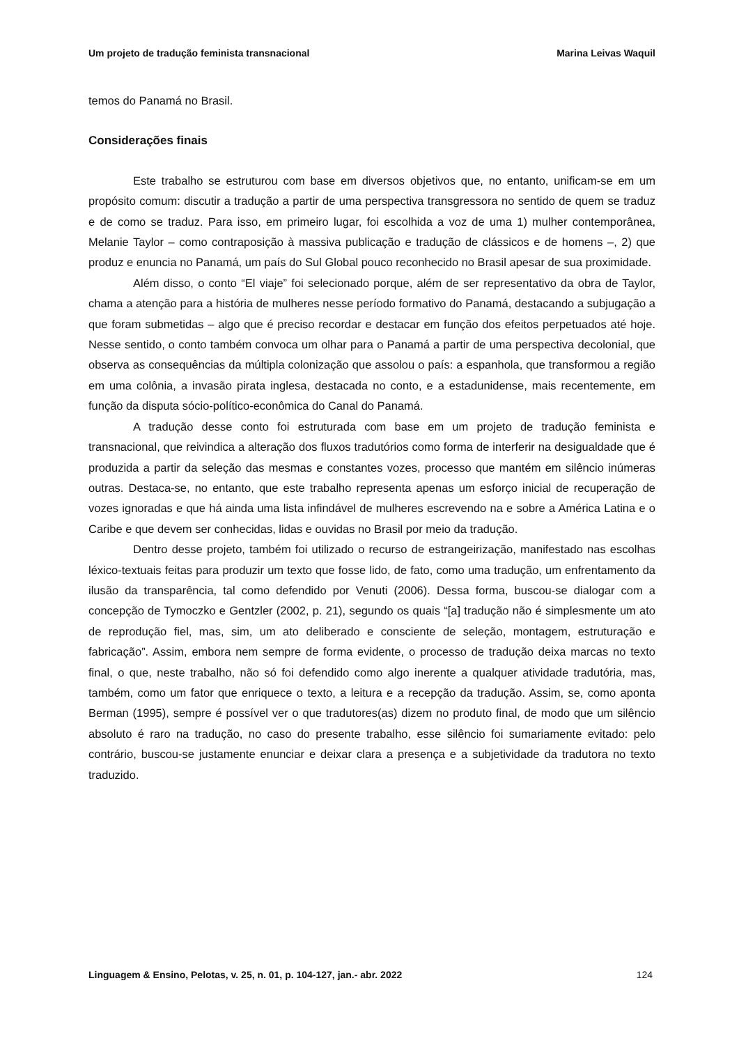Um projeto de tradução feminista transnacional Marina Leivas Waquil
temos do Panamá no Brasil.
Considerações finais
Este trabalho se estruturou com base em diversos objetivos que, no entanto, unificam-se em um propósito comum: discutir a tradução a partir de uma perspectiva transgressora no sentido de quem se traduz e de como se traduz. Para isso, em primeiro lugar, foi escolhida a voz de uma 1) mulher contemporânea, Melanie Taylor – como contraposição à massiva publicação e tradução de clássicos e de homens –, 2) que produz e enuncia no Panamá, um país do Sul Global pouco reconhecido no Brasil apesar de sua proximidade.
Além disso, o conto “El viaje” foi selecionado porque, além de ser representativo da obra de Taylor, chama a atenção para a história de mulheres nesse período formativo do Panamá, destacando a subjugação a que foram submetidas – algo que é preciso recordar e destacar em função dos efeitos perpetuados até hoje. Nesse sentido, o conto também convoca um olhar para o Panamá a partir de uma perspectiva decolonial, que observa as consequências da múltipla colonização que assolou o país: a espanhola, que transformou a região em uma colônia, a invasão pirata inglesa, destacada no conto, e a estadunidense, mais recentemente, em função da disputa sócio-político-econômica do Canal do Panamá.
A tradução desse conto foi estruturada com base em um projeto de tradução feminista e transnacional, que reivindica a alteração dos fluxos tradutórios como forma de interferir na desigualdade que é produzida a partir da seleção das mesmas e constantes vozes, processo que mantém em silêncio inúmeras outras. Destaca-se, no entanto, que este trabalho representa apenas um esforço inicial de recuperação de vozes ignoradas e que há ainda uma lista infindável de mulheres escrevendo na e sobre a América Latina e o Caribe e que devem ser conhecidas, lidas e ouvidas no Brasil por meio da tradução.
Dentro desse projeto, também foi utilizado o recurso de estrangeirização, manifestado nas escolhas léxico-textuais feitas para produzir um texto que fosse lido, de fato, como uma tradução, um enfrentamento da ilusão da transparência, tal como defendido por Venuti (2006). Dessa forma, buscou-se dialogar com a concepção de Tymoczko e Gentzler (2002, p. 21), segundo os quais “[a] tradução não é simplesmente um ato de reprodução fiel, mas, sim, um ato deliberado e consciente de seleção, montagem, estruturação e fabricação”. Assim, embora nem sempre de forma evidente, o processo de tradução deixa marcas no texto final, o que, neste trabalho, não só foi defendido como algo inerente a qualquer atividade tradutória, mas, também, como um fator que enriquece o texto, a leitura e a recepção da tradução. Assim, se, como aponta Berman (1995), sempre é possível ver o que tradutores(as) dizem no produto final, de modo que um silêncio absoluto é raro na tradução, no caso do presente trabalho, esse silêncio foi sumariamente evitado: pelo contrário, buscou-se justamente enunciar e deixar clara a presença e a subjetividade da tradutora no texto traduzido.
Linguagem & Ensino, Pelotas, v. 25, n. 01, p. 104-127, jan.- abr. 2022 124